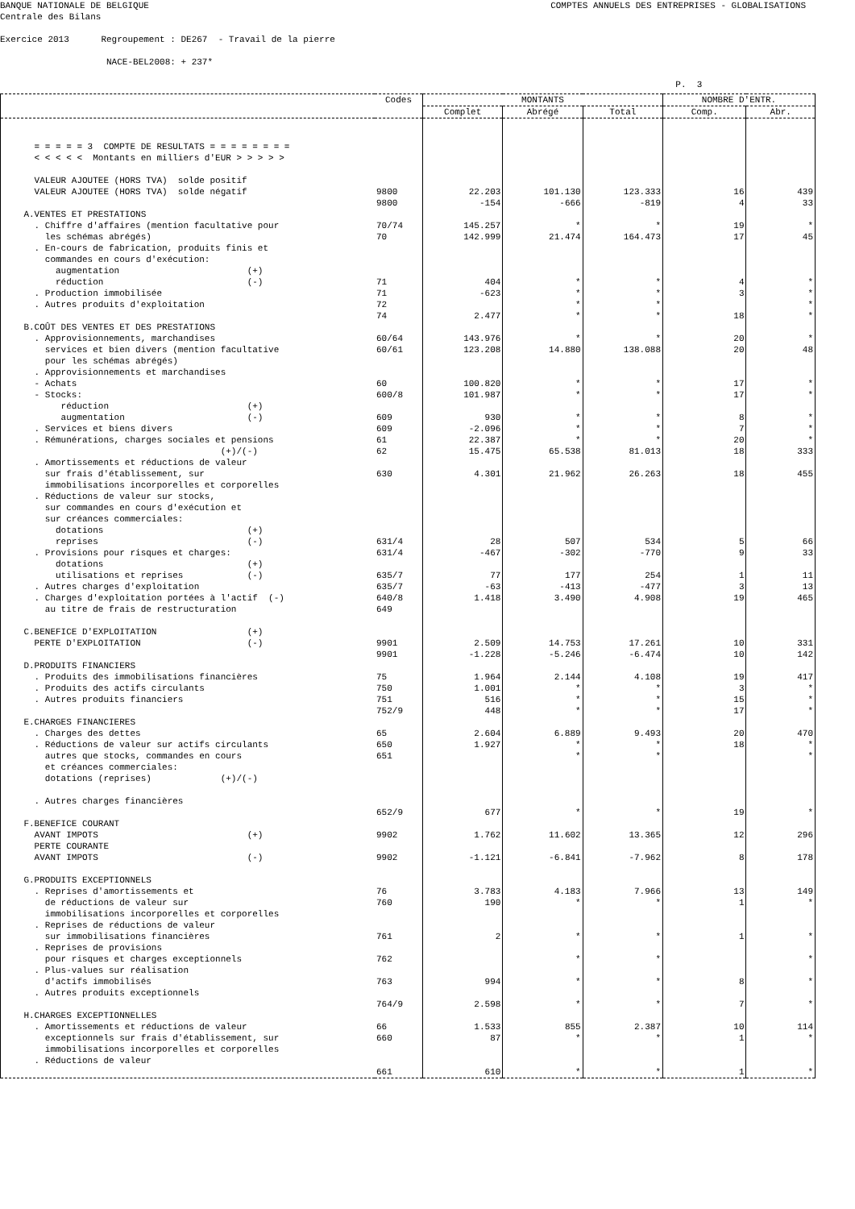BANQUE NATIONALE DE BELGIQUE COMPTES ANNUELS DES ENTREPRISES - GLOBALISATIONS
Centrale des Bilans
Exercice 2013 Regroupement : DE267 - Travail de la pierre
NACE-BEL2008: + 237*
P. 3
| | Codes | MONTANTS | | | NOMBRE D'ENTR. | |
| --- | --- | --- | --- | --- | --- | --- |
| | | Complet | Abrégé | Total | Comp. | Abr. |
| = = = = = 3 COMPTE DE RESULTATS = = = = = = = = < < < < < Montants en milliers d'EUR > > > > > VALEUR AJOUTEE (HORS TVA) solde positif VALEUR AJOUTEE (HORS TVA) solde négatif A.VENTES ET PRESTATIONS . Chiffre d'affaires (mention facultative pour les schémas abrégés) . En-cours de fabrication, produits finis et commandes en cours d'exécution: augmentation (+) réduction (-) . Production immobilisée . Autres produits d'exploitation B.COÛT DES VENTES ET DES PRESTATIONS . Approvisionnements, marchandises services et bien divers (mention facultative pour les schémas abrégés) . Approvisionnements et marchandises - Achats - Stocks: réduction (+) augmentation (-) . Services et biens divers . Rémunérations, charges sociales et pensions (+)/(-) . Amortissements et réductions de valeur sur frais d'établissement, sur immobilisations incorporelles et corporelles . Réductions de valeur sur stocks, sur commandes en cours d'exécution et sur créances commerciales: dotations (+) reprises (-) . Provisions pour risques et charges: dotations (+) utilisations et reprises (-) . Autres charges d'exploitation . Charges d'exploitation portées à l'actif (-) au titre de frais de restructuration C.BENEFICE D'EXPLOITATION (+) PERTE D'EXPLOITATION (-) D.PRODUITS FINANCIERS . Produits des immobilisations financières . Produits des actifs circulants . Autres produits financiers E.CHARGES FINANCIERES . Charges des dettes . Réductions de valeur sur actifs circulants autres que stocks, commandes en cours et créances commerciales: dotations (reprises) (+)/(-) . Autres charges financières F.BENEFICE COURANT AVANT IMPOTS (+) PERTE COURANTE AVANT IMPOTS (-) G.PRODUITS EXCEPTIONNELS . Reprises d'amortissements et de réductions de valeur sur immobilisations incorporelles et corporelles . Reprises de réductions de valeur sur immobilisations financières . Reprises de provisions pour risques et charges exceptionnels . Plus-values sur réalisation d'actifs immobilisés . Autres produits exceptionnels H.CHARGES EXCEPTIONNELLES . Amortissements et réductions de valeur exceptionnels sur frais d'établissement, sur immobilisations incorporelles et corporelles . Réductions de valeur | 9800 9800 70/74 70 71 71 72 74 60/64 60/61 60 600/8 609 609 61 62 630 631/4 631/4 635/7 635/7 640/8 649 9901 9901 75 750 751 752/9 65 650 651 652/9 9902 9902 76 760 761 762 763 764/9 66 660 661 | 22.203 -154 145.257 142.999 404 -623 2.477 143.976 123.208 100.820 101.987 930 -2.096 22.387 15.475 4.301 28 -467 77 -63 1.418 2.509 -1.228 1.964 1.001 516 448 2.604 1.927 677 1.762 -1.121 3.783 190 2 994 2.598 1.533 87 610 | 101.130 -666 * 21.474 * * * * * 14.880 * * * * * 65.538 21.962 507 -302 177 -413 3.490 14.753 -5.246 2.144 * * * 6.889 * * * 11.602 -6.841 4.183 * * * * * 855 * * | 123.333 -819 * 164.473 * * * * * 138.088 * * * * * 81.013 26.263 534 -770 254 -477 4.908 17.261 -6.474 4.108 * * * 9.493 * * * 13.365 -7.962 7.966 * * * * * 2.387 * * | 16 4 19 17 4 3 18 20 20 17 17 8 7 20 18 18 5 9 1 3 19 10 10 19 3 15 17 20 18 19 12 8 13 1 1 8 7 10 1 1 | 439 33 * 45 * * * * * 48 * * * * * 333 455 66 33 11 13 465 331 142 417 * * * 470 * * * 296 178 149 * * * * * 114 * * |